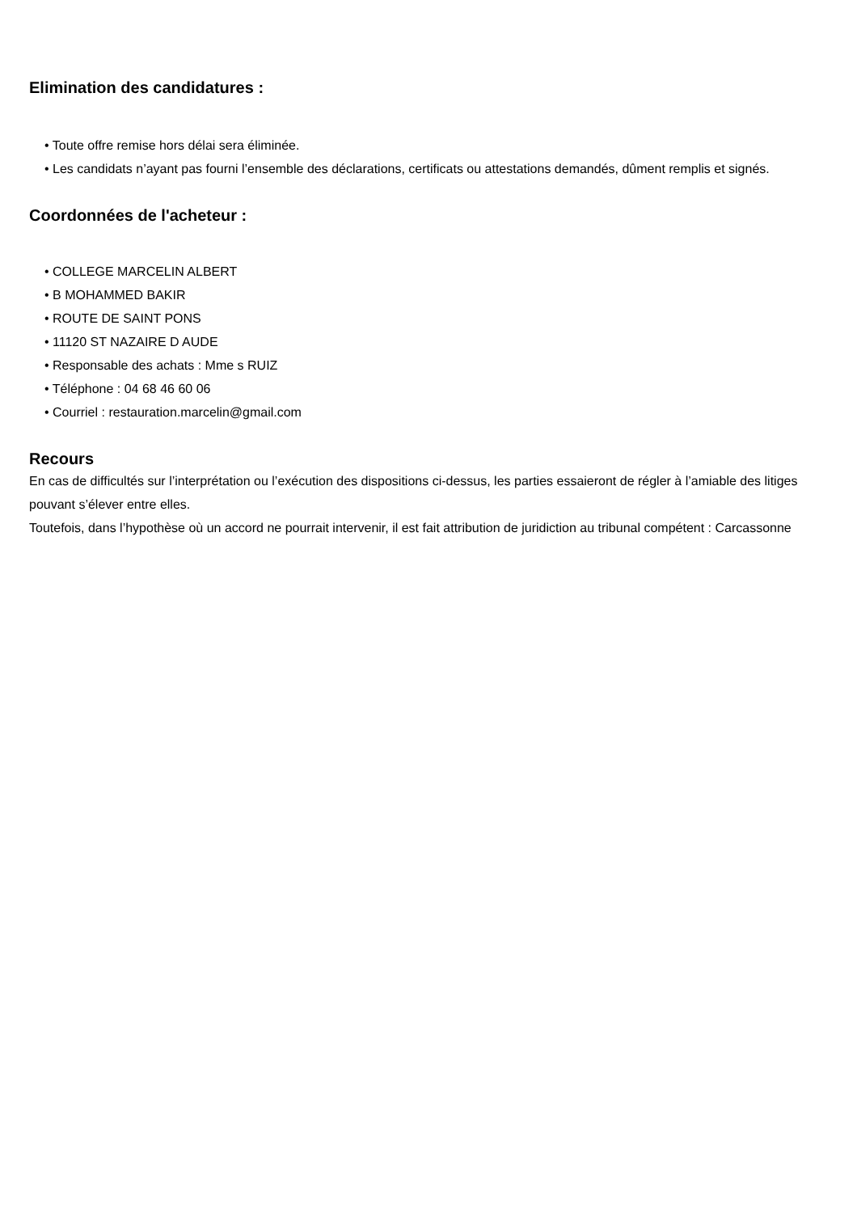Elimination des candidatures :
• Toute offre remise hors délai sera éliminée.
• Les candidats n’ayant pas fourni l’ensemble des déclarations, certificats ou attestations demandés, dûment remplis et signés.
Coordonnées de l'acheteur :
• COLLEGE MARCELIN ALBERT
• B MOHAMMED BAKIR
• ROUTE DE SAINT PONS
• 11120 ST NAZAIRE D AUDE
• Responsable des achats : Mme s RUIZ
• Téléphone : 04 68 46 60 06
• Courriel : restauration.marcelin@gmail.com
Recours
En cas de difficultés sur l’interprétation ou l’exécution des dispositions ci-dessus, les parties essaieront de régler à l’amiable des litiges pouvant s’élever entre elles.
Toutefois, dans l’hypothèse où un accord ne pourrait intervenir, il est fait attribution de juridiction au tribunal compétent : Carcassonne